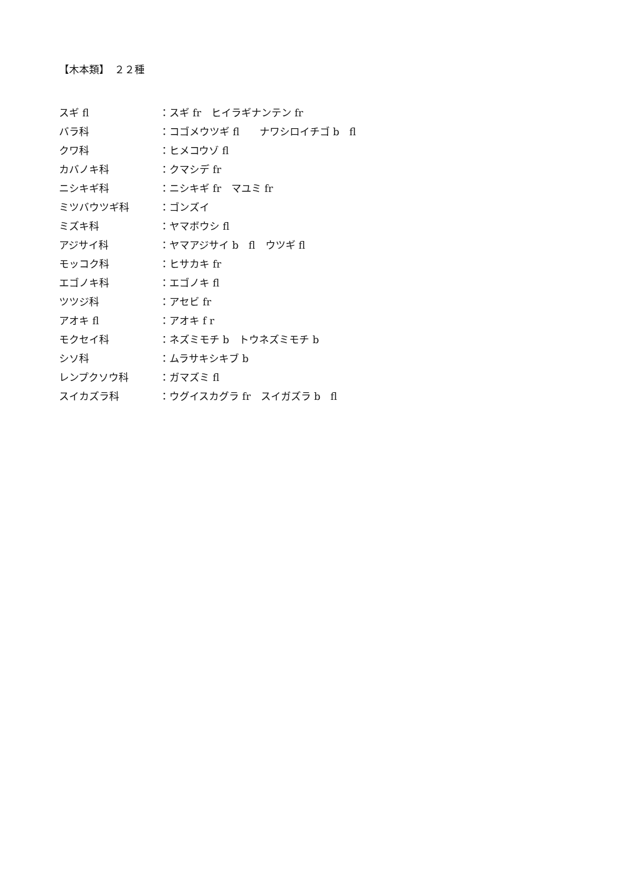【木本類】　２２種
スギ fl ：スギ fr　ヒイラギナンテン fr
バラ科 ：コゴメウツギ fl　　ナワシロイチゴ b　fl
クワ科 ：ヒメコウゾ fl
カバノキ科 ：クマシデ fr
ニシキギ科 ：ニシキギ fr　マユミ fr
ミツバウツギ科 ：ゴンズイ
ミズキ科 ：ヤマボウシ fl
アジサイ科 ：ヤマアジサイ b　fl　ウツギ fl
モッコク科 ：ヒサカキ fr
エゴノキ科 ：エゴノキ fl
ツツジ科 ：アセビ fr
アオキ fl ：アオキ f r
モクセイ科 ：ネズミモチ b　トウネズミモチ b
シソ科 ：ムラサキシキブ b
レンプクソウ科 ：ガマズミ fl
スイカズラ科 ：ウグイスカグラ fr　スイガズラ b　fl